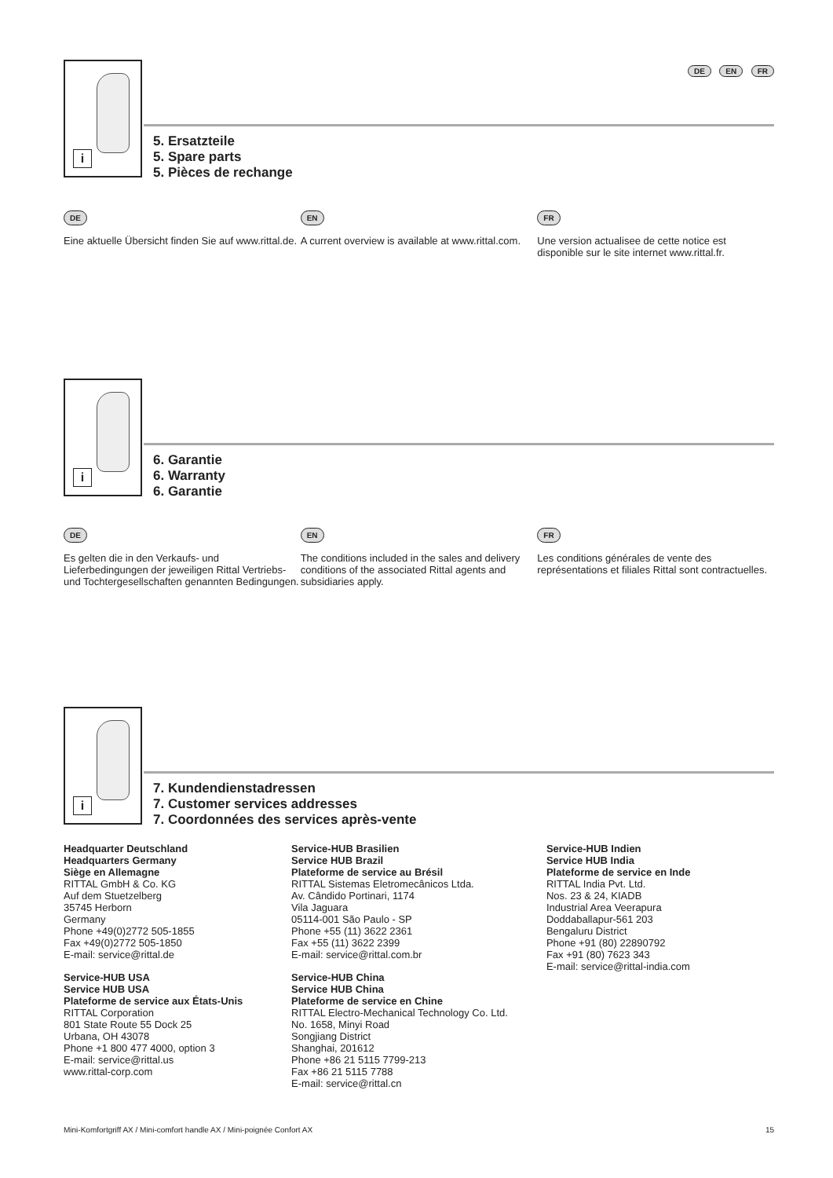DE EN FR
i
5. Ersatzteile
5. Spare parts
5. Pièces de rechange
DE
Eine aktuelle Übersicht finden Sie auf www.rittal.de.
EN
A current overview is available at www.rittal.com.
FR
Une version actualisee de cette notice est disponible sur le site internet www.rittal.fr.
i
6. Garantie
6. Warranty
6. Garantie
DE
Es gelten die in den Verkaufs- und Lieferbedingungen der jeweiligen Rittal Vertriebs- und Tochtergesellschaften genannten Bedingungen.
EN
The conditions included in the sales and delivery conditions of the associated Rittal agents and subsidiaries apply.
FR
Les conditions générales de vente des représentations et filiales Rittal sont contractuelles.
i
7. Kundendienstadressen
7. Customer services addresses
7. Coordonnées des services après-vente
Headquarter Deutschland
Headquarters Germany
Siège en Allemagne
RITTAL GmbH & Co. KG
Auf dem Stuetzelberg
35745 Herborn
Germany
Phone +49(0)2772 505-1855
Fax +49(0)2772 505-1850
E-mail: service@rittal.de
Service-HUB USA
Service HUB USA
Plateforme de service aux États-Unis
RITTAL Corporation
801 State Route 55 Dock 25
Urbana, OH 43078
Phone +1 800 477 4000, option 3
E-mail: service@rittal.us
www.rittal-corp.com
Service-HUB Brasilien
Service HUB Brazil
Plateforme de service au Brésil
RITTAL Sistemas Eletromecânicos Ltda.
Av. Cândido Portinari, 1174
Vila Jaguara
05114-001 São Paulo - SP
Phone +55 (11) 3622 2361
Fax +55 (11) 3622 2399
E-mail: service@rittal.com.br
Service-HUB China
Service HUB China
Plateforme de service en Chine
RITTAL Electro-Mechanical Technology Co. Ltd.
No. 1658, Minyi Road
Songjiang District
Shanghai, 201612
Phone +86 21 5115 7799-213
Fax +86 21 5115 7788
E-mail: service@rittal.cn
Service-HUB Indien
Service HUB India
Plateforme de service en Inde
RITTAL India Pvt. Ltd.
Nos. 23 & 24, KIADB
Industrial Area Veerapura
Doddaballapur-561 203
Bengaluru District
Phone +91 (80) 22890792
Fax +91 (80) 7623 343
E-mail: service@rittal-india.com
Mini-Komfortgriff AX / Mini-comfort handle AX / Mini-poignée Confort AX 15